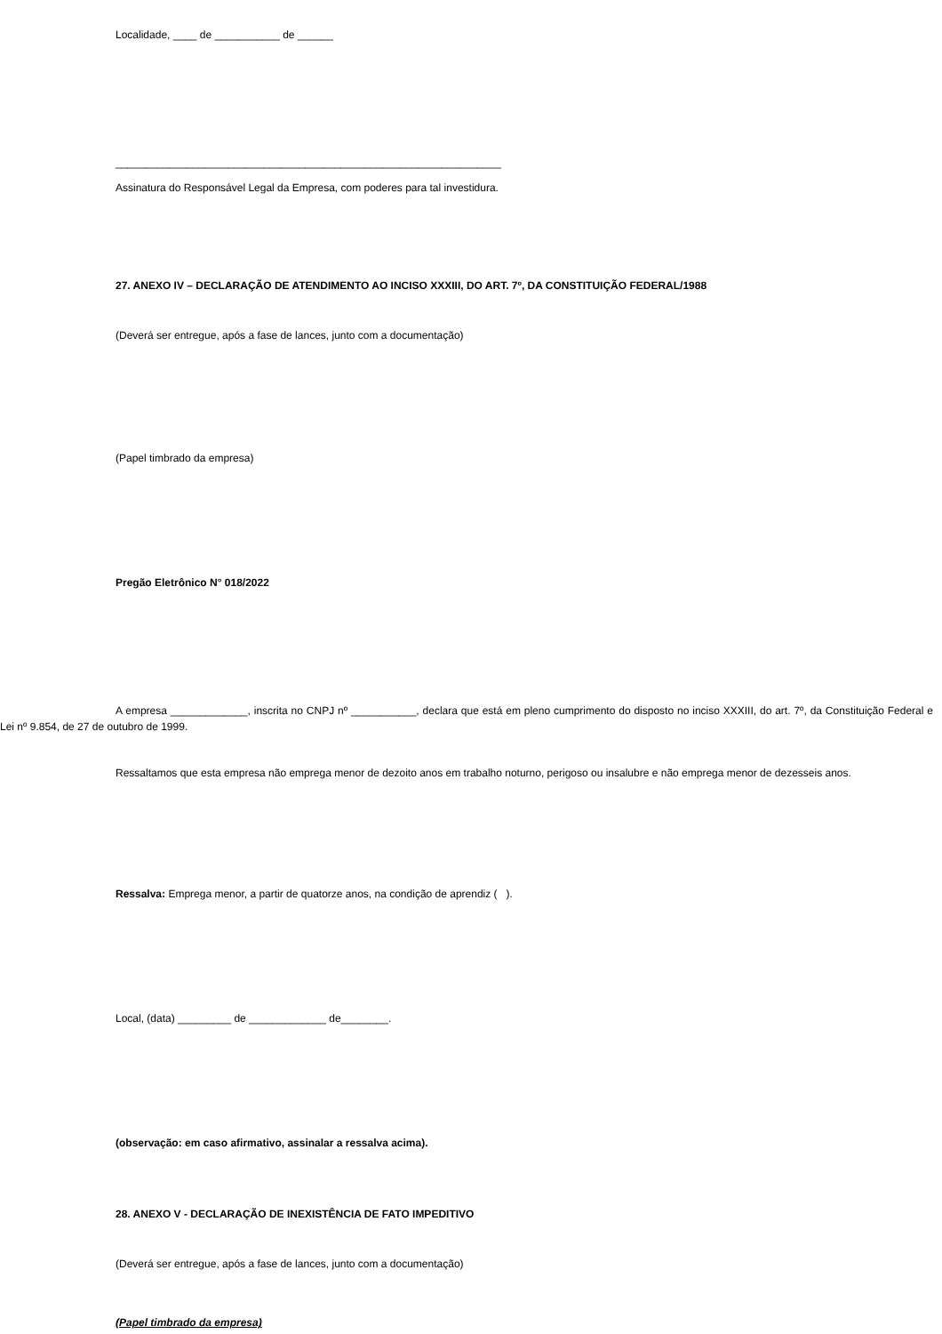Localidade, ____ de ___________ de ______
_________________________________________________________________
Assinatura do Responsável Legal da Empresa, com poderes para tal investidura.
27. ANEXO IV – DECLARAÇÃO DE ATENDIMENTO AO INCISO XXXIII, DO ART. 7º, DA CONSTITUIÇÃO FEDERAL/1988
(Deverá ser entregue, após a fase de lances, junto com a documentação)
(Papel timbrado da empresa)
Pregão Eletrônico N° 018/2022
A empresa _____________, inscrita no CNPJ nº ___________, declara que está em pleno cumprimento do disposto no inciso XXXIII, do art. 7º, da Constituição Federal e Lei nº 9.854, de 27 de outubro de 1999.
Ressaltamos que esta empresa não emprega menor de dezoito anos em trabalho noturno, perigoso ou insalubre e não emprega menor de dezesseis anos.
Ressalva: Emprega menor, a partir de quatorze anos, na condição de aprendiz ( ).
Local, (data) _________ de _____________ de________.
(observação: em caso afirmativo, assinalar a ressalva acima).
28. ANEXO V - DECLARAÇÃO DE INEXISTÊNCIA DE FATO IMPEDITIVO
(Deverá ser entregue, após a fase de lances, junto com a documentação)
(Papel timbrado da empresa)